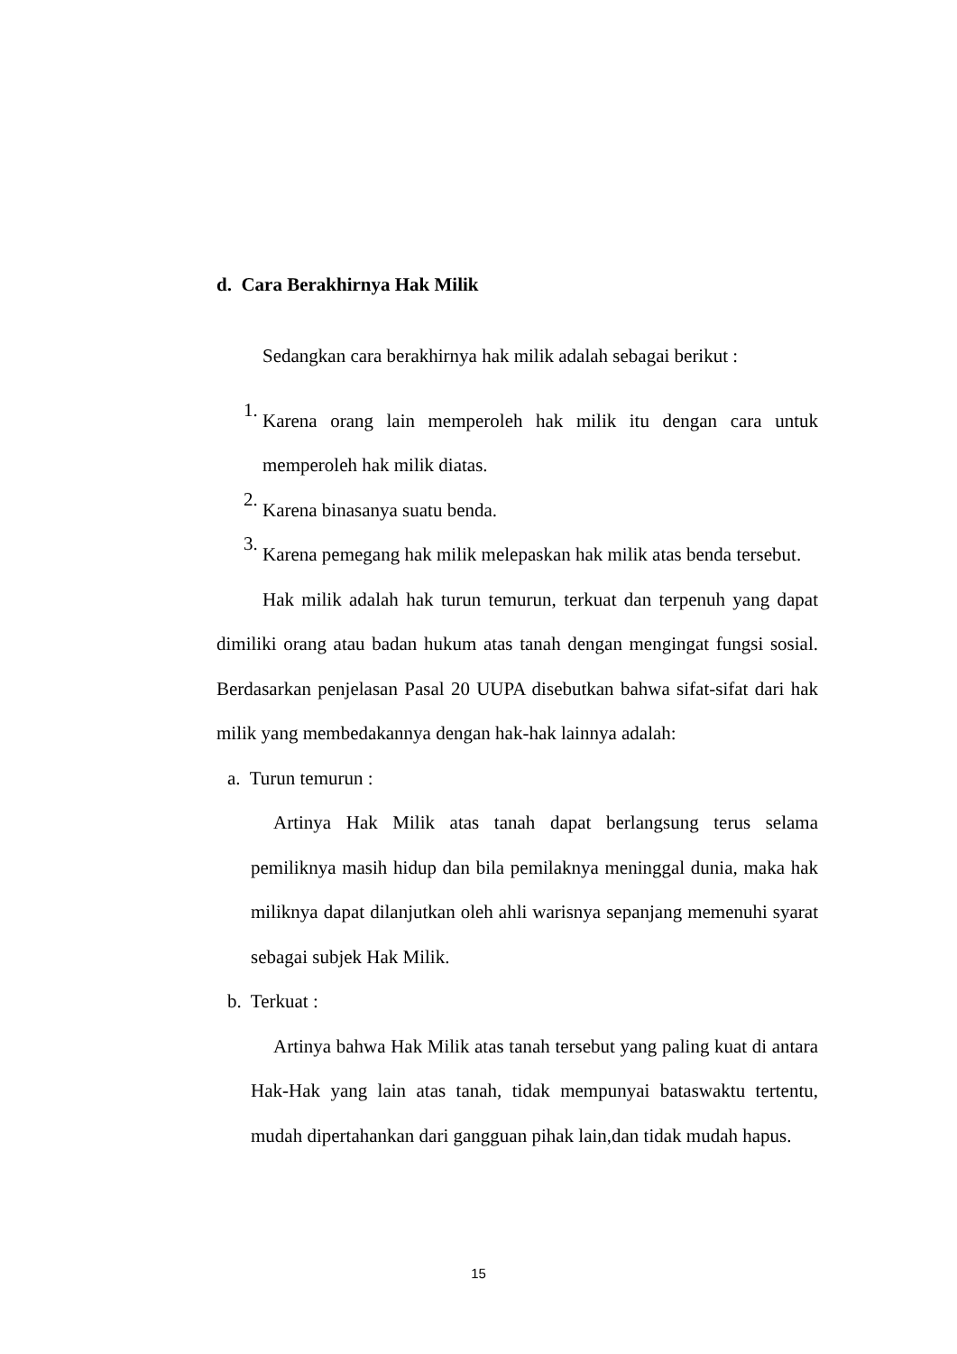d. Cara Berakhirnya Hak Milik
Sedangkan cara berakhirnya hak milik adalah sebagai berikut :
1.
Karena orang lain memperoleh hak milik itu dengan cara untuk memperoleh hak milik diatas.
2.
Karena binasanya suatu benda.
3.
Karena pemegang hak milik melepaskan hak milik atas benda tersebut.
Hak milik adalah hak turun temurun, terkuat dan terpenuh yang dapat dimiliki orang atau badan hukum atas tanah dengan mengingat fungsi sosial. Berdasarkan penjelasan Pasal 20 UUPA disebutkan bahwa sifat-sifat dari hak milik yang membedakannya dengan hak-hak lainnya adalah:
a. Turun temurun :
Artinya Hak Milik atas tanah dapat berlangsung terus selama pemiliknya masih hidup dan bila pemilaknya meninggal dunia, maka hak miliknya dapat dilanjutkan oleh ahli warisnya sepanjang memenuhi syarat sebagai subjek Hak Milik.
b. Terkuat :
Artinya bahwa Hak Milik atas tanah tersebut yang paling kuat di antara Hak-Hak yang lain atas tanah, tidak mempunyai bataswaktu tertentu, mudah dipertahankan dari gangguan pihak lain,dan tidak mudah hapus.
15